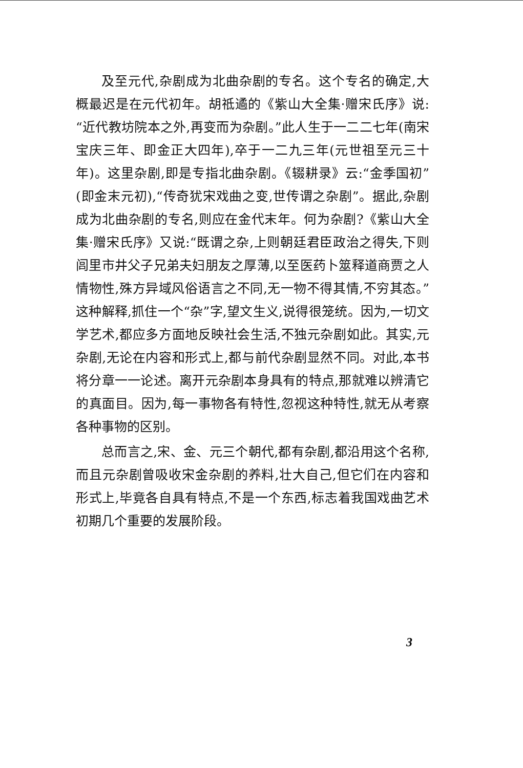及至元代,杂剧成为北曲杂剧的专名。这个专名的确定,大概最迟是在元代初年。胡祗遹的《紫山大全集·赠宋氏序》说:“近代教坊院本之外,再变而为杂剧。”此人生于一二二七年(南宋宝庆三年、即金正大四年),卒于一二九三年(元世祖至元三十年)。这里杂剧,即是专指北曲杂剧。《辍耕录》云:“金季国初”(即金末元初),“传奇犹宋戏曲之变,世传谓之杂剧”。据此,杂剧成为北曲杂剧的专名,则应在金代末年。何为杂剧?《紫山大全集·赠宋氏序》又说:“既谓之杂,上则朝廷君臣政治之得失,下则闾里市井父子兄弟夫妇朋友之厚薄,以至医药卜筮释道商贾之人情物性,殊方异域风俗语言之不同,无一物不得其情,不穷其态。”这种解释,抓住一个“杂”字,望文生义,说得很笼统。因为,一切文学艺术,都应多方面地反映社会生活,不独元杂剧如此。其实,元杂剧,无论在内容和形式上,都与前代杂剧显然不同。对此,本书将分章一一论述。离开元杂剧本身具有的特点,那就难以辨清它的真面目。因为,每一事物各有特性,忽视这种特性,就无从考察各种事物的区别。
总而言之,宋、金、元三个朝代,都有杂剧,都沿用这个名称,而且元杂剧曾吸收宋金杂剧的养料,壮大自己,但它们在内容和形式上,毕竟各自具有特点,不是一个东西,标志着我国戏曲艺术初期几个重要的发展阶段。
3